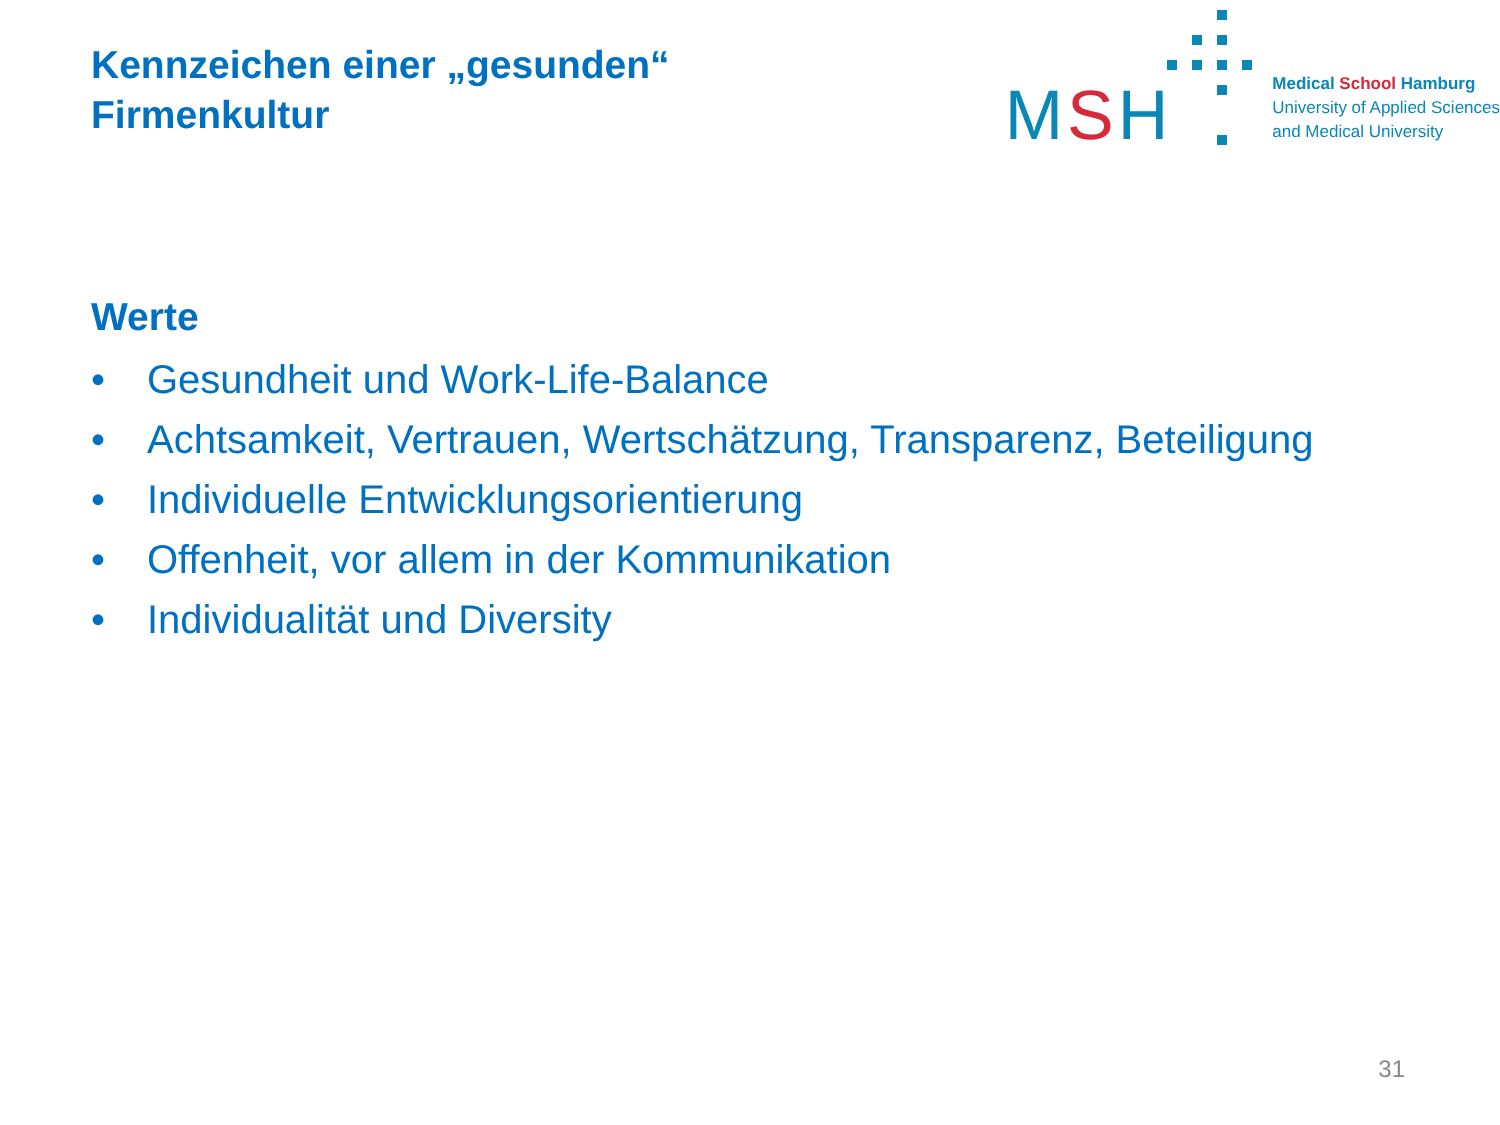Kennzeichen einer „gesunden“
Firmenkultur
MSH
Medical School Hamburg
University of Applied Sciences
and Medical University
Werte
• Gesundheit und Work-Life-Balance
• Achtsamkeit, Vertrauen, Wertschätzung, Transparenz, Beteiligung
• Individuelle Entwicklungsorientierung
• Offenheit, vor allem in der Kommunikation
• Individualität und Diversity
31